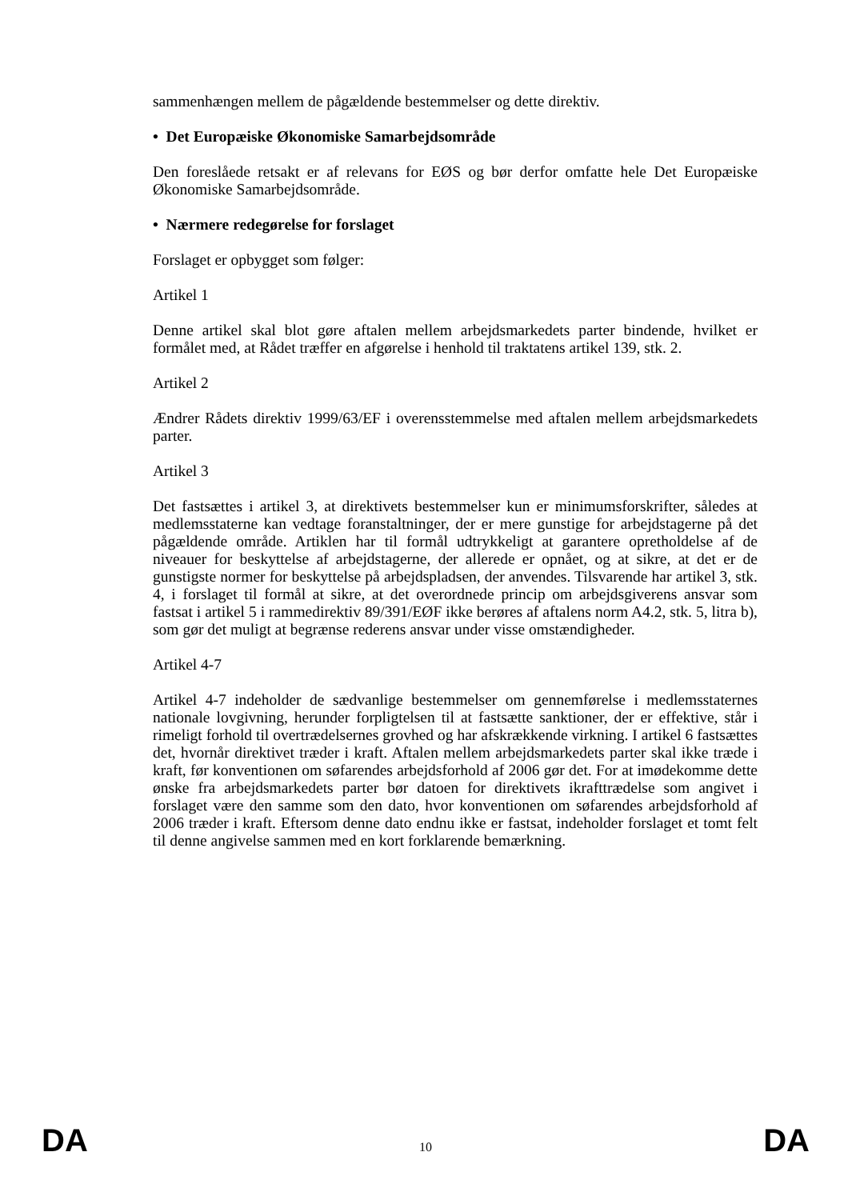sammenhængen mellem de pågældende bestemmelser og dette direktiv.
• Det Europæiske Økonomiske Samarbejdsområde
Den foreslåede retsakt er af relevans for EØS og bør derfor omfatte hele Det Europæiske Økonomiske Samarbejdsområde.
• Nærmere redegørelse for forslaget
Forslaget er opbygget som følger:
Artikel 1
Denne artikel skal blot gøre aftalen mellem arbejdsmarkedets parter bindende, hvilket er formålet med, at Rådet træffer en afgørelse i henhold til traktatens artikel 139, stk. 2.
Artikel 2
Ændrer Rådets direktiv 1999/63/EF i overensstemmelse med aftalen mellem arbejdsmarkedets parter.
Artikel 3
Det fastsættes i artikel 3, at direktivets bestemmelser kun er minimumsforskrifter, således at medlemsstaterne kan vedtage foranstaltninger, der er mere gunstige for arbejdstagerne på det pågældende område. Artiklen har til formål udtrykkeligt at garantere opretholdelse af de niveauer for beskyttelse af arbejdstagerne, der allerede er opnået, og at sikre, at det er de gunstigste normer for beskyttelse på arbejdspladsen, der anvendes. Tilsvarende har artikel 3, stk. 4, i forslaget til formål at sikre, at det overordnede princip om arbejdsgiverens ansvar som fastsat i artikel 5 i rammedirektiv 89/391/EØF ikke berøres af aftalens norm A4.2, stk. 5, litra b), som gør det muligt at begrænse rederens ansvar under visse omstændigheder.
Artikel 4-7
Artikel 4-7 indeholder de sædvanlige bestemmelser om gennemførelse i medlemsstaternes nationale lovgivning, herunder forpligtelsen til at fastsætte sanktioner, der er effektive, står i rimeligt forhold til overtrædelsernes grovhed og har afskrækkende virkning. I artikel 6 fastsættes det, hvornår direktivet træder i kraft. Aftalen mellem arbejdsmarkedets parter skal ikke træde i kraft, før konventionen om søfarendes arbejdsforhold af 2006 gør det. For at imødekomme dette ønske fra arbejdsmarkedets parter bør datoen for direktivets ikrafttrædelse som angivet i forslaget være den samme som den dato, hvor konventionen om søfarendes arbejdsforhold af 2006 træder i kraft. Eftersom denne dato endnu ikke er fastsat, indeholder forslaget et tomt felt til denne angivelse sammen med en kort forklarende bemærkning.
DA 10 DA